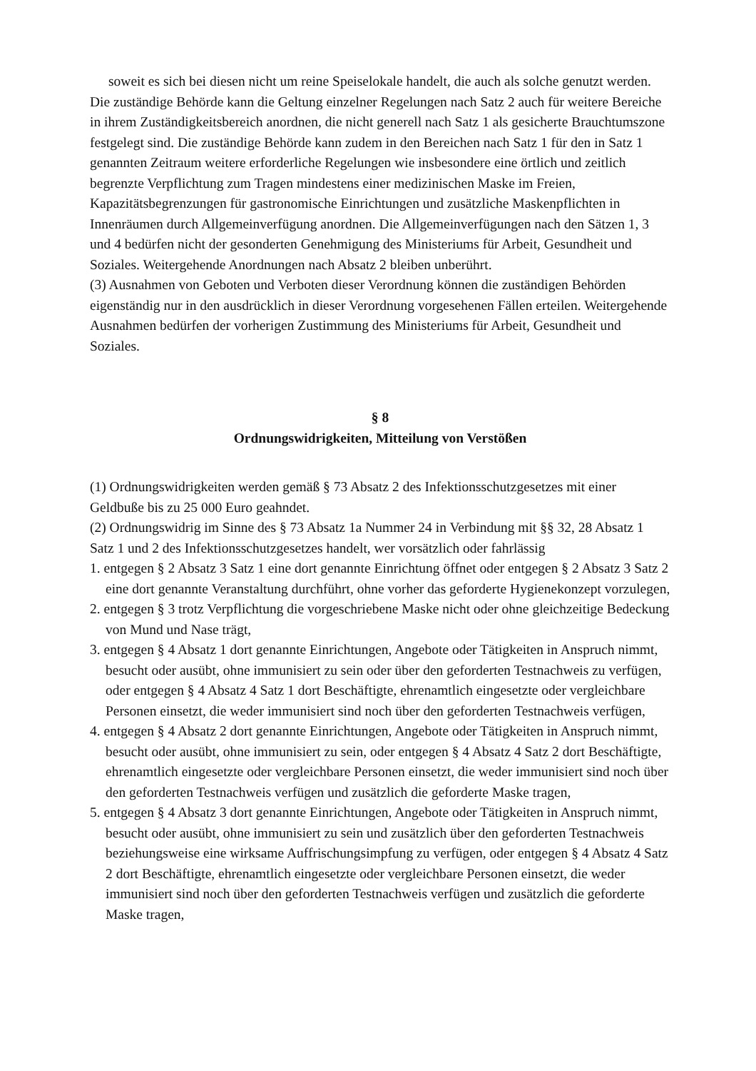soweit es sich bei diesen nicht um reine Speiselokale handelt, die auch als solche genutzt werden.
Die zuständige Behörde kann die Geltung einzelner Regelungen nach Satz 2 auch für weitere Bereiche in ihrem Zuständigkeitsbereich anordnen, die nicht generell nach Satz 1 als gesicherte Brauchtumszone festgelegt sind. Die zuständige Behörde kann zudem in den Bereichen nach Satz 1 für den in Satz 1 genannten Zeitraum weitere erforderliche Regelungen wie insbesondere eine örtlich und zeitlich begrenzte Verpflichtung zum Tragen mindestens einer medizinischen Maske im Freien, Kapazitätsbegrenzungen für gastronomische Einrichtungen und zusätzliche Maskenpflichten in Innenräumen durch Allgemeinverfügung anordnen. Die Allgemeinverfügungen nach den Sätzen 1, 3 und 4 bedürfen nicht der gesonderten Genehmigung des Ministeriums für Arbeit, Gesundheit und Soziales. Weitergehende Anordnungen nach Absatz 2 bleiben unberührt.
(3) Ausnahmen von Geboten und Verboten dieser Verordnung können die zuständigen Behörden eigenständig nur in den ausdrücklich in dieser Verordnung vorgesehenen Fällen erteilen. Weitergehende Ausnahmen bedürfen der vorherigen Zustimmung des Ministeriums für Arbeit, Gesundheit und Soziales.
§ 8
Ordnungswidrigkeiten, Mitteilung von Verstößen
(1) Ordnungswidrigkeiten werden gemäß § 73 Absatz 2 des Infektionsschutzgesetzes mit einer Geldbuße bis zu 25 000 Euro geahndet.
(2) Ordnungswidrig im Sinne des § 73 Absatz 1a Nummer 24 in Verbindung mit §§ 32, 28 Absatz 1 Satz 1 und 2 des Infektionsschutzgesetzes handelt, wer vorsätzlich oder fahrlässig
1. entgegen § 2 Absatz 3 Satz 1 eine dort genannte Einrichtung öffnet oder entgegen § 2 Absatz 3 Satz 2 eine dort genannte Veranstaltung durchführt, ohne vorher das geforderte Hygienekonzept vorzulegen,
2. entgegen § 3 trotz Verpflichtung die vorgeschriebene Maske nicht oder ohne gleichzeitige Bedeckung von Mund und Nase trägt,
3. entgegen § 4 Absatz 1 dort genannte Einrichtungen, Angebote oder Tätigkeiten in Anspruch nimmt, besucht oder ausübt, ohne immunisiert zu sein oder über den geforderten Testnachweis zu verfügen, oder entgegen § 4 Absatz 4 Satz 1 dort Beschäftigte, ehrenamtlich eingesetzte oder vergleichbare Personen einsetzt, die weder immunisiert sind noch über den geforderten Testnachweis verfügen,
4. entgegen § 4 Absatz 2 dort genannte Einrichtungen, Angebote oder Tätigkeiten in Anspruch nimmt, besucht oder ausübt, ohne immunisiert zu sein, oder entgegen § 4 Absatz 4 Satz 2 dort Beschäftigte, ehrenamtlich eingesetzte oder vergleichbare Personen einsetzt, die weder immunisiert sind noch über den geforderten Testnachweis verfügen und zusätzlich die geforderte Maske tragen,
5. entgegen § 4 Absatz 3 dort genannte Einrichtungen, Angebote oder Tätigkeiten in Anspruch nimmt, besucht oder ausübt, ohne immunisiert zu sein und zusätzlich über den geforderten Testnachweis beziehungsweise eine wirksame Auffrischungsimpfung zu verfügen, oder entgegen § 4 Absatz 4 Satz 2 dort Beschäftigte, ehrenamtlich eingesetzte oder vergleichbare Personen einsetzt, die weder immunisiert sind noch über den geforderten Testnachweis verfügen und zusätzlich die geforderte Maske tragen,